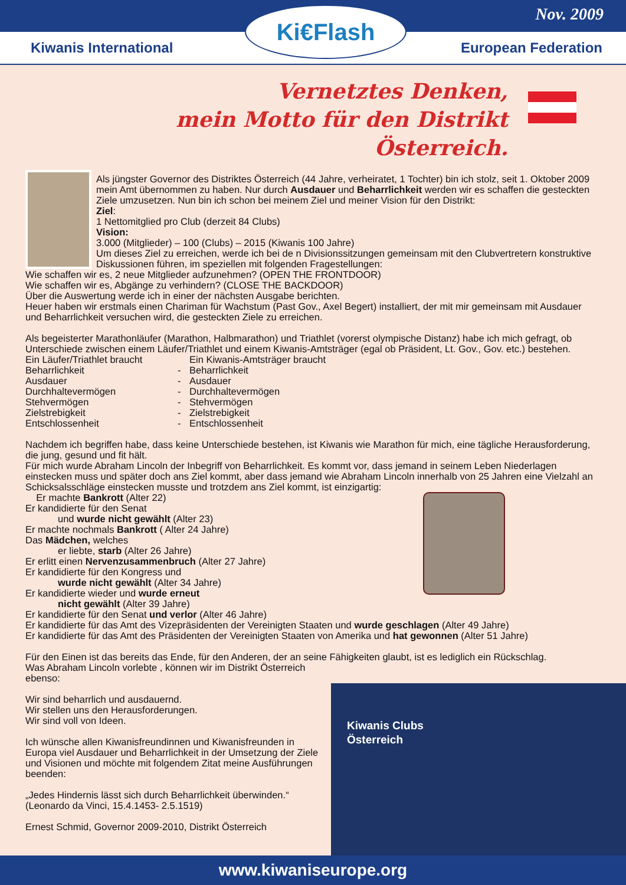Nov. 2009
Kiwanis International European Federation
Ki€Flash
Vernetztes Denken,
mein Motto für den Distrikt Österreich.
Als jüngster Governor des Distriktes Österreich (44 Jahre, verheiratet, 1 Tochter) bin ich stolz, seit 1. Oktober 2009 mein Amt übernommen zu haben. Nur durch Ausdauer und Beharrlichkeit werden wir es schaffen die gesteckten Ziele umzusetzen. Nun bin ich schon bei meinem Ziel und meiner Vision für den Distrikt:
Ziel:
1 Nettomitglied pro Club (derzeit 84 Clubs)
Vision:
3.000 (Mitglieder) – 100 (Clubs) – 2015 (Kiwanis 100 Jahre)
Um dieses Ziel zu erreichen, werde ich bei de n Divisionssitzungen gemeinsam mit den Clubvertretern konstruktive Diskussionen führen, im speziellen mit folgenden Fragestellungen:
Wie schaffen wir es, 2 neue Mitglieder aufzunehmen? (OPEN THE FRONTDOOR)
Wie schaffen wir es, Abgänge zu verhindern? (CLOSE THE BACKDOOR)
Über die Auswertung werde ich in einer der nächsten Ausgabe berichten.
Heuer haben wir erstmals einen Chariman für Wachstum (Past Gov., Axel Begert) installiert, der mit mir gemeinsam mit Ausdauer und Beharrlichkeit versuchen wird, die gesteckten Ziele zu erreichen.
Als begeisterter Marathonläufer (Marathon, Halbmarathon) und Triathlet (vorerst olympische Distanz) habe ich mich gefragt, ob Unterschiede zwischen einem Läufer/Triathlet und einem Kiwanis-Amtsträger (egal ob Präsident, Lt. Gov., Gov. etc.) bestehen.
Ein Läufer/Triathlet braucht Ein Kiwanis-Amtsträger braucht Beharrlichkeit - Beharrlichkeit Ausdauer - Ausdauer Durchhaltevermögen - Durchhaltevermögen Stehvermögen - Stehvermögen Zielstrebigkeit - Zielstrebigkeit Entschlossenheit - Entschlossenheit
Nachdem ich begriffen habe, dass keine Unterschiede bestehen, ist Kiwanis wie Marathon für mich, eine tägliche Herausforderung, die jung, gesund und fit hält.
Für mich wurde Abraham Lincoln der Inbegriff von Beharrlichkeit. Es kommt vor, dass jemand in seinem Leben Niederlagen einstecken muss und später doch ans Ziel kommt, aber dass jemand wie Abraham Lincoln innerhalb von 25 Jahren eine Vielzahl an Schicksalsschläge einstecken musste und trotzdem ans Ziel kommt, ist einzigartig:
Er machte Bankrott (Alter 22)
Er kandidierte für den Senat
und wurde nicht gewählt (Alter 23)
Er machte nochmals Bankrott ( Alter 24 Jahre)
Das Mädchen, welches
er liebte, starb (Alter 26 Jahre)
Er erlitt einen Nervenzusammenbruch (Alter 27 Jahre)
Er kandidierte für den Kongress und
wurde nicht gewählt (Alter 34 Jahre)
Er kandidierte wieder und wurde erneut
nicht gewählt (Alter 39 Jahre)
Er kandidierte für den Senat und verlor (Alter 46 Jahre)
Er kandidierte für das Amt des Vizepräsidenten der Vereinigten Staaten und wurde geschlagen (Alter 49 Jahre)
Er kandidierte für das Amt des Präsidenten der Vereinigten Staaten von Amerika und hat gewonnen (Alter 51 Jahre)
Für den Einen ist das bereits das Ende, für den Anderen, der an seine Fähigkeiten glaubt, ist es lediglich ein Rückschlag.
Was Abraham Lincoln vorlebte , können wir im Distrikt Österreich
ebenso:
Kiwanis Clubs
Österreich
Wir sind beharrlich und ausdauernd.
Wir stellen uns den Herausforderungen.
Wir sind voll von Ideen.
Ich wünsche allen Kiwanisfreundinnen und Kiwanisfreunden in Europa viel Ausdauer und Beharrlichkeit in der Umsetzung der Ziele und Visionen und möchte mit folgendem Zitat meine Ausführungen beenden:
„Jedes Hindernis lässt sich durch Beharrlichkeit überwinden.“
(Leonardo da Vinci, 15.4.1453- 2.5.1519)
Ernest Schmid, Governor 2009-2010, Distrikt Österreich
www.kiwaniseurope.org